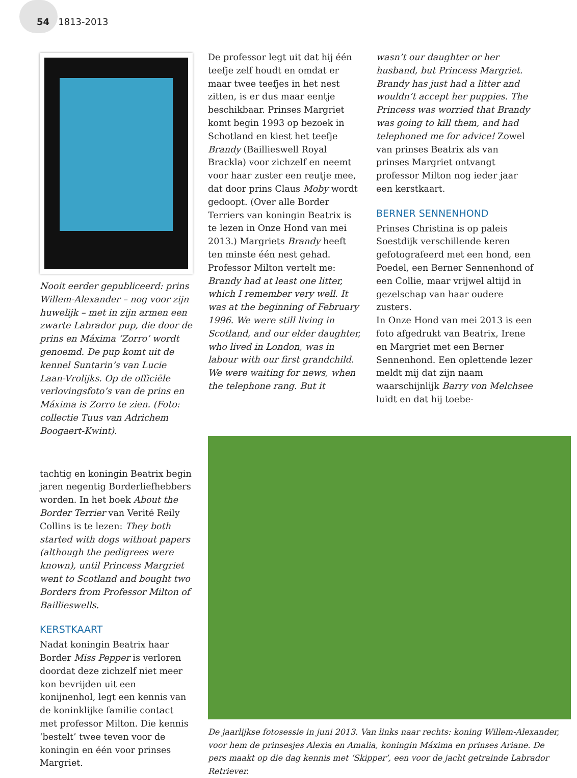54 1813-2013
Nooit eerder gepubliceerd: prins Willem-Alexander – nog voor zijn huwelijk – met in zijn armen een zwarte Labrador pup, die door de prins en Máxima ‘Zorro’ wordt genoemd. De pup komt uit de kennel Suntarin’s van Lucie Laan-Vrolijks. Op de officiële verlovingsfoto’s van de prins en Máxima is Zorro te zien. (Foto: collectie Tuus van Adrichem Boogaert-Kwint).
tachtig en koningin Beatrix begin jaren negentig Borderliefhebbers worden. In het boek About the Border Terrier van Verité Reily Collins is te lezen: They both started with dogs without papers (although the pedigrees were known), until Princess Margriet went to Scotland and bought two Borders from Professor Milton of Baillieswells.
KERSTKAART
Nadat koningin Beatrix haar Border Miss Pepper is verloren doordat deze zichzelf niet meer kon bevrijden uit een konijnenhol, legt een kennis van de koninklijke familie contact met professor Milton. Die kennis ‘bestelt’ twee teven voor de koningin en één voor prinses Margriet.
De professor legt uit dat hij één teefje zelf houdt en omdat er maar twee teefjes in het nest zitten, is er dus maar eentje beschikbaar. Prinses Margriet komt begin 1993 op bezoek in Schotland en kiest het teefje Brandy (Baillieswell Royal Brackla) voor zichzelf en neemt voor haar zuster een reutje mee, dat door prins Claus Moby wordt gedoopt. (Over alle Border Terriers van koningin Beatrix is te lezen in Onze Hond van mei 2013.) Margriets Brandy heeft ten minste één nest gehad. Professor Milton vertelt me: Brandy had at least one litter, which I remember very well. It was at the beginning of February 1996. We were still living in Scotland, and our elder daughter, who lived in London, was in labour with our first grandchild. We were waiting for news, when the telephone rang. But it
wasn’t our daughter or her husband, but Princess Margriet. Brandy has just had a litter and wouldn’t accept her puppies. The Princess was worried that Brandy was going to kill them, and had telephoned me for advice! Zowel van prinses Beatrix als van prinses Margriet ontvangt professor Milton nog ieder jaar een kerstkaart.
BERNER SENNENHOND
Prinses Christina is op paleis Soestdijk verschillende keren gefotografeerd met een hond, een Poedel, een Berner Sennenhond of een Collie, maar vrijwel altijd in gezelschap van haar oudere zusters.
In Onze Hond van mei 2013 is een foto afgedrukt van Beatrix, Irene en Margriet met een Berner Sennenhond. Een oplettende lezer meldt mij dat zijn naam waarschijnlijk Barry von Melchsee luidt en dat hij toebe-
De jaarlijkse fotosessie in juni 2013. Van links naar rechts: koning Willem-Alexander, voor hem de prinsesjes Alexia en Amalia, koningin Máxima en prinses Ariane. De pers maakt op die dag kennis met ‘Skipper’, een voor de jacht getrainde Labrador Retriever.